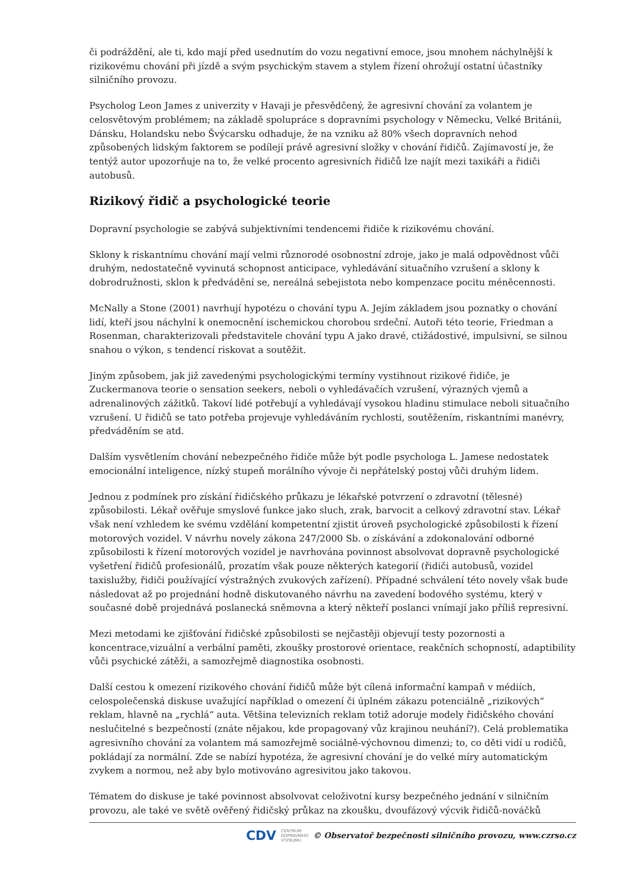či podráždění, ale ti, kdo mají před usednutím do vozu negativní emoce, jsou mnohem náchylnější k rizikovému chování při jízdě a svým psychickým stavem a stylem řízení ohrožují ostatní účastníky silničního provozu.
Psycholog Leon James z univerzity v Havaji je přesvědčený, že agresivní chování za volantem je celosvětovým problémem; na základě spolupráce s dopravními psychology v Německu, Velké Británii, Dánsku, Holandsku nebo Švýcarsku odhaduje, že na vzniku až 80% všech dopravních nehod způsobených lidským faktorem se podílejí právě agresivní složky v chování řidičů. Zajímavostí je, že tentýž autor upozorňuje na to, že velké procento agresivních řidičů lze najít mezi taxikáři a řidiči autobusů.
Rizikový řidič a psychologické teorie
Dopravní psychologie se zabývá subjektivními tendencemi řidiče k rizikovému chování.
Sklony k riskantnímu chování mají velmi různorodé osobnostní zdroje, jako je malá odpovědnost vůči druhým, nedostatečně vyvinutá schopnost anticipace, vyhledávání situačního vzrušení a sklony k dobrodružnosti, sklon k předvádění se, nereálná sebejistota nebo kompenzace pocitu méněcennosti.
McNally a Stone (2001) navrhují hypotézu o chování typu A. Jejím základem jsou poznatky o chování lidí, kteří jsou náchylní k onemocnění ischemickou chorobou srdeční. Autoři této teorie, Friedman a Rosenman, charakterizovali představitele chování typu A jako dravé, ctižádostivé, impulsivní, se silnou snahou o výkon, s tendencí riskovat a soutěžit.
Jiným způsobem, jak již zavedenými psychologickými termíny vystihnout rizikové řidiče, je Zuckermanova teorie o sensation seekers, neboli o vyhledávačích vzrušení, výrazných vjemů a adrenalinových zážitků. Takoví lidé potřebují a vyhledávají vysokou hladinu stimulace neboli situačního vzrušení. U řidičů se tato potřeba projevuje vyhledáváním rychlosti, soutěžením, riskantními manévry, předváděním se atd.
Dalším vysvětlením chování nebezpečného řidiče může být podle psychologa L. Jamese nedostatek emocionální inteligence, nízký stupeň morálního vývoje či nepřátelský postoj vůči druhým lidem.
Jednou z podmínek pro získání řidičského průkazu je lékařské potvrzení o zdravotní (tělesné) způsobilosti. Lékař ověřuje smyslové funkce jako sluch, zrak, barvocit a celkový zdravotní stav. Lékař však není vzhledem ke svému vzdělání kompetentní zjistit úroveň psychologické způsobilosti k řízení motorových vozidel. V návrhu novely zákona 247/2000 Sb. o získávání a zdokonalování odborné způsobilosti k řízení motorových vozidel je navrhována povinnost absolvovat dopravně psychologické vyšetření řidičů profesionálů, prozatím však pouze některých kategorií (řidiči autobusů, vozidel taxislužby, řidiči používající výstražných zvukových zařízení). Případné schválení této novely však bude následovat až po projednání hodně diskutovaného návrhu na zavedení bodového systému, který v současné době projednává poslanecká sněmovna a který někteří poslanci vnímají jako příliš represivní.
Mezi metodami ke zjišťování řidičské způsobilosti se nejčastěji objevují testy pozornosti a koncentrace,vizuální a verbální paměti, zkoušky prostorové orientace, reakčních schopností, adaptibility vůči psychické zátěži, a samozřejmě diagnostika osobnosti.
Další cestou k omezení rizikového chování řidičů může být cílená informační kampaň v médiích, celospolečenská diskuse uvažující například o omezení či úplném zákazu potenciálně „rizikových“ reklam, hlavně na „rychlá“ auta. Většina televizních reklam totiž adoruje modely řidičského chování neslučitelné s bezpečností (znáte nějakou, kde propagovaný vůz krajinou neuhání?). Celá problematika agresivního chování za volantem má samozřejmě sociálně-výchovnou dimenzi; to, co děti vidí u rodičů, pokládají za normální. Zde se nabízí hypotéza, že agresivní chování je do velké míry automatickým zvykem a normou, než aby bylo motivováno agresivitou jako takovou.
Tématem do diskuse je také povinnost absolvovat celoživotní kursy bezpečného jednání v silničním provozu, ale také ve světě ověřený řidičský průkaz na zkoušku, dvoufázový výcvik řidičů-nováčků
CDV CENTRUM
DOPRAVNÍHO
VÝZKUMU © Observatoř bezpečnosti silničního provozu, www.czrso.cz